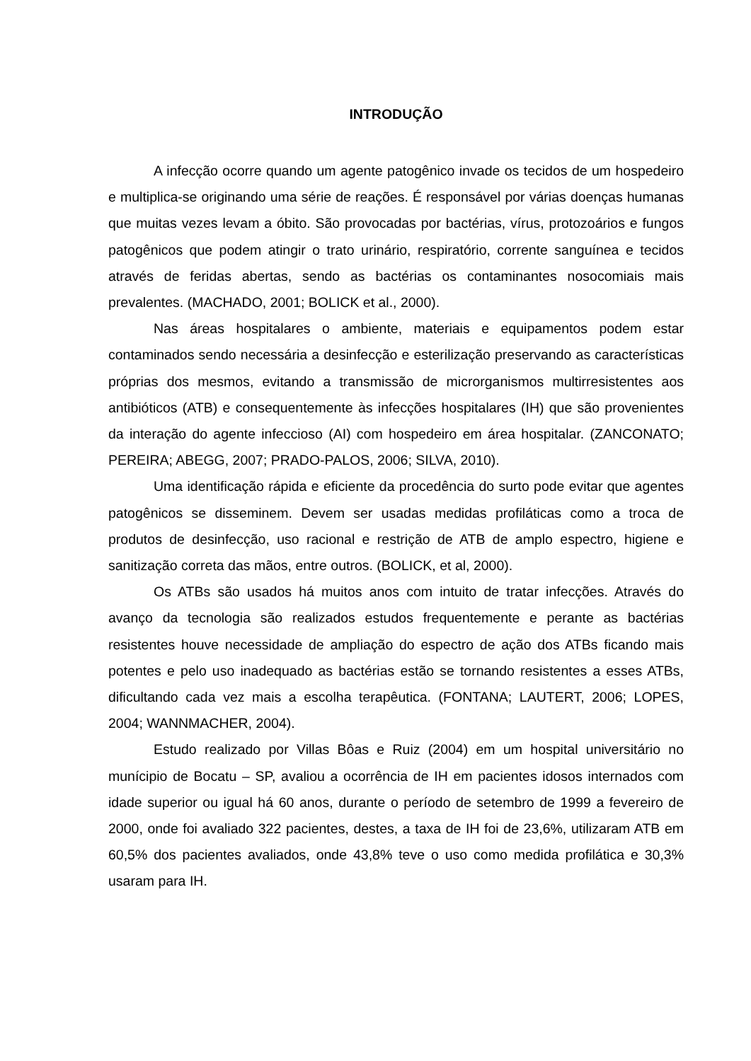INTRODUÇÃO
A infecção ocorre quando um agente patogênico invade os tecidos de um hospedeiro e multiplica-se originando uma série de reações. É responsável por várias doenças humanas que muitas vezes levam a óbito. São provocadas por bactérias, vírus, protozoários e fungos patogênicos que podem atingir o trato urinário, respiratório, corrente sanguínea e tecidos através de feridas abertas, sendo as bactérias os contaminantes nosocomiais mais prevalentes. (MACHADO, 2001; BOLICK et al., 2000).
Nas áreas hospitalares o ambiente, materiais e equipamentos podem estar contaminados sendo necessária a desinfecção e esterilização preservando as características próprias dos mesmos, evitando a transmissão de microrganismos multirresistentes aos antibióticos (ATB) e consequentemente às infecções hospitalares (IH) que são provenientes da interação do agente infeccioso (AI) com hospedeiro em área hospitalar. (ZANCONATO; PEREIRA; ABEGG, 2007; PRADO-PALOS, 2006; SILVA, 2010).
Uma identificação rápida e eficiente da procedência do surto pode evitar que agentes patogênicos se disseminem. Devem ser usadas medidas profiláticas como a troca de produtos de desinfecção, uso racional e restrição de ATB de amplo espectro, higiene e sanitização correta das mãos, entre outros. (BOLICK, et al, 2000).
Os ATBs são usados há muitos anos com intuito de tratar infecções. Através do avanço da tecnologia são realizados estudos frequentemente e perante as bactérias resistentes houve necessidade de ampliação do espectro de ação dos ATBs ficando mais potentes e pelo uso inadequado as bactérias estão se tornando resistentes a esses ATBs, dificultando cada vez mais a escolha terapêutica. (FONTANA; LAUTERT, 2006; LOPES, 2004; WANNMACHER, 2004).
Estudo realizado por Villas Bôas e Ruiz (2004) em um hospital universitário no munícipio de Bocatu – SP, avaliou a ocorrência de IH em pacientes idosos internados com idade superior ou igual há 60 anos, durante o período de setembro de 1999 a fevereiro de 2000, onde foi avaliado 322 pacientes, destes, a taxa de IH foi de 23,6%, utilizaram ATB em 60,5% dos pacientes avaliados, onde 43,8% teve o uso como medida profilática e 30,3% usaram para IH.